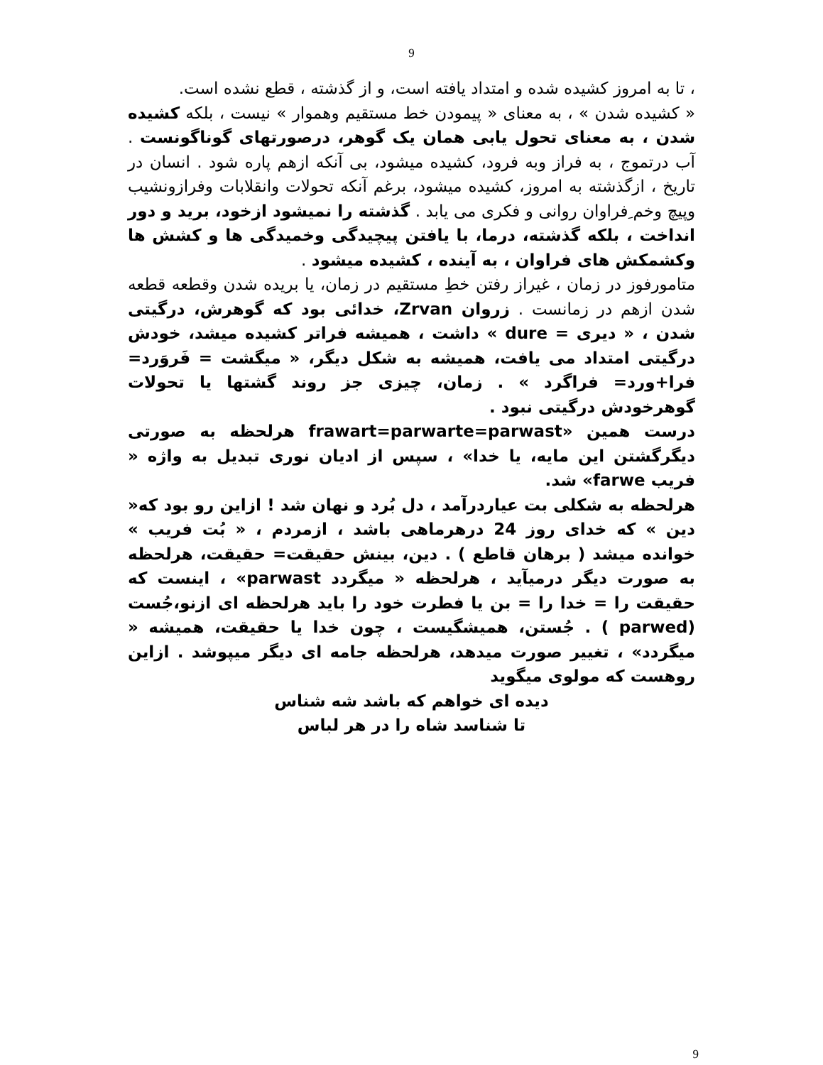9
، تا به امروز کشیده شده و امتداد یافته است، و از گذشته ، قطع نشده است.
« کشیده شدن » ، به معنای « پیمودن خط مستقیم وهموار » نیست ، بلکه کشیده شدن ، به معنای تحول یابی همان یک گوهر، درصورتهای گوناگونست . آب درتموج ، به فراز وبه فرود، کشیده میشود، بی آنکه ازهم پاره شود . انسان در تاریخ ، ازگذشته به امروز، کشیده میشود، برغم آنکه تحولات وانقلابات وفرازونشیب وپیچ وخم ِفراوان روانی و فکری می یابد . گذشته را نمیشود ازخود، برید و دور انداخت ، بلکه گذشته، درما، با یافتن پیچیدگی وخمیدگی ها و کشش ها وکشمکش های فراوان ، به آینده ، کشیده میشود .
متامورفوز در زمان ، غیراز رفتن خطِ مستقیم در زمان، یا بریده شدن وقطعه قطعه شدن ازهم در زمانست . زروان Zrvan، خدائی بود که گوهرش، درگیتی شدن ، « دیری = dure » داشت ، همیشه فراتر کشیده میشد، خودش درگیتی امتداد می یافت، همیشه به شکل دیگر، « میگشت = فَروَرد= فرا+ورد= فراگرد » . زمان، چیزی جز روند گشتها یا تحولات گوهرخودش درگیتی نبود .
درست همین «frawart=parwarte=parwast هرلحظه به صورتی دیگرگشتن این مایه، یا خدا» ، سپس از ادیان نوری تبدیل به واژه « فریب farwe» شد.
هرلحظه به شکلی بت عیاردرآمد ، دل بُرد و نهان شد ! ازاین رو بود که« دین » که خدای روز 24 درهرماهی باشد ، ازمردم ، « بُت فریب » خوانده میشد ( برهان قاطع ) . دین، بینش حقیقت= حقیقت، هرلحظه به صورت دیگر درمیآید ، هرلحظه « میگردد parwast» ، اینست که حقیقت را = خدا را = بن یا فطرت خود را باید هرلحظه ای ازنو،جُست (parwed ) . جُستن، همیشگیست ، چون خدا یا حقیقت، همیشه « میگردد» ، تغییر صورت میدهد، هرلحظه جامه ای دیگر میپوشد . ازاین روهست که مولوی میگوید
دیده ای خواهم که باشد شه شناس
تا شناسد شاه را در هر لباس
9